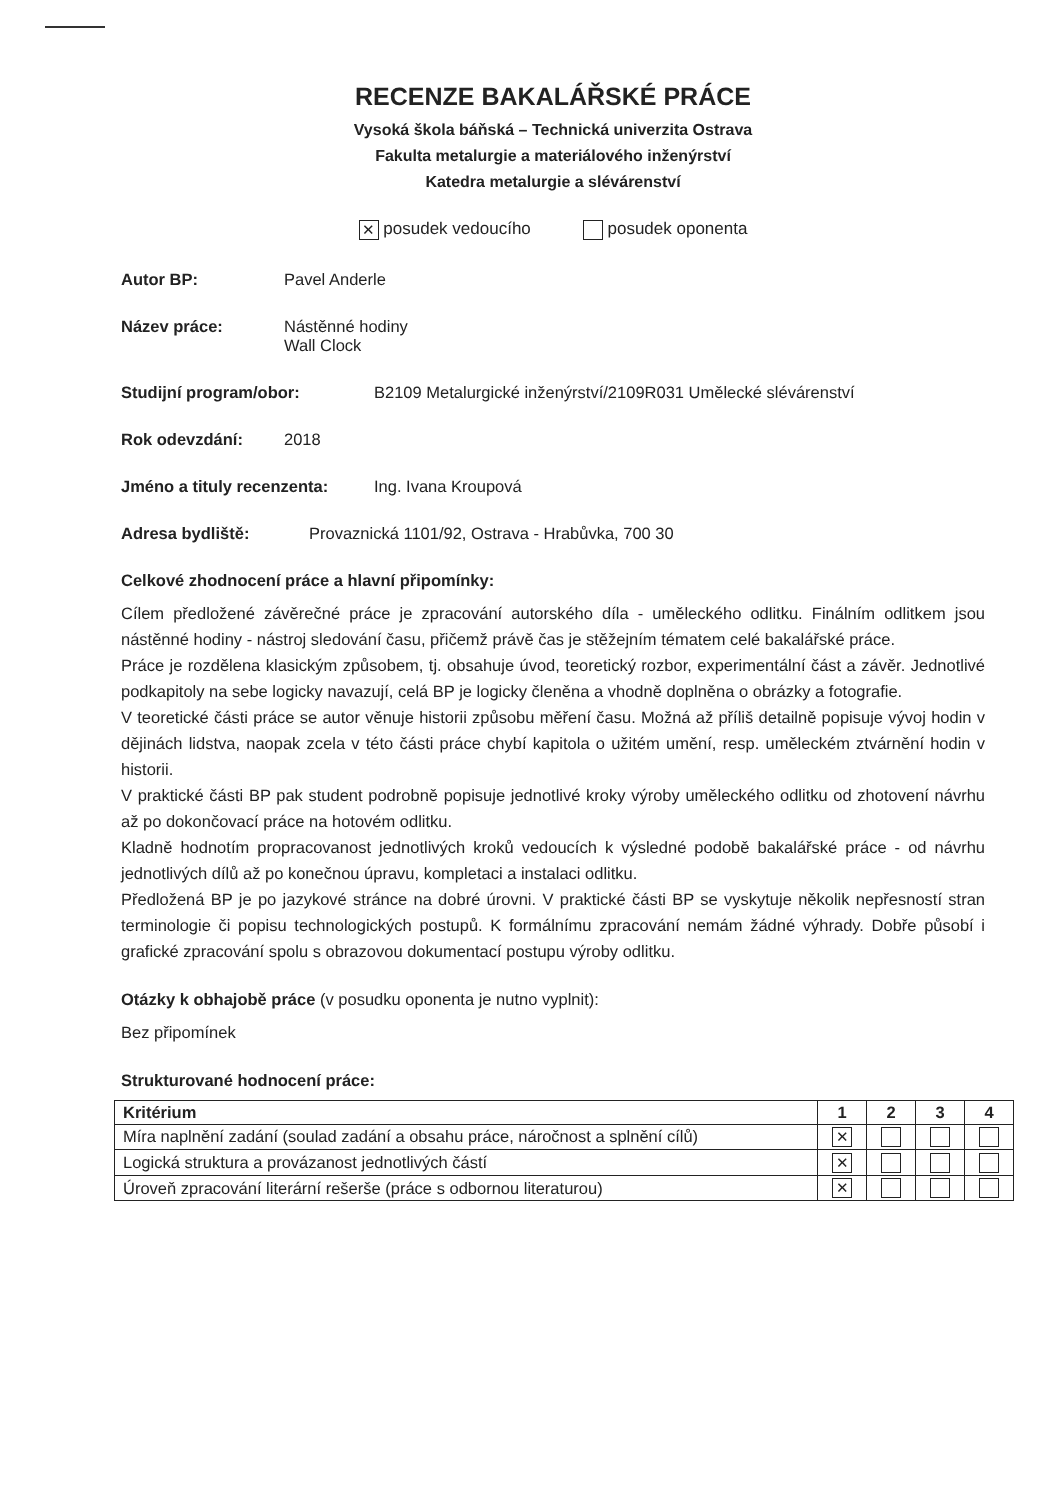RECENZE BAKALÁŘSKÉ PRÁCE
Vysoká škola báňská – Technická univerzita Ostrava
Fakulta metalurgie a materiálového inženýrství
Katedra metalurgie a slévárenství
✕ posudek vedoucího posudek oponenta
Autor BP: Pavel Anderle
Název práce: Nástěnné hodiny
Wall Clock
Studijní program/obor: B2109 Metalurgické inženýrství/2109R031 Umělecké slévárenství
Rok odevzdání: 2018
Jméno a tituly recenzenta: Ing. Ivana Kroupová
Adresa bydliště: Provaznická 1101/92, Ostrava - Hrabůvka, 700 30
Celkové zhodnocení práce a hlavní připomínky:
Cílem předložené závěrečné práce je zpracování autorského díla - uměleckého odlitku. Finálním odlitkem jsou nástěnné hodiny - nástroj sledování času, přičemž právě čas je stěžejním tématem celé bakalářské práce.
Práce je rozdělena klasickým způsobem, tj. obsahuje úvod, teoretický rozbor, experimentální část a závěr. Jednotlivé podkapitoly na sebe logicky navazují, celá BP je logicky členěna a vhodně doplněna o obrázky a fotografie.
V teoretické části práce se autor věnuje historii způsobu měření času. Možná až příliš detailně popisuje vývoj hodin v dějinách lidstva, naopak zcela v této části práce chybí kapitola o užitém umění, resp. uměleckém ztvárnění hodin v historii.
V praktické části BP pak student podrobně popisuje jednotlivé kroky výroby uměleckého odlitku od zhotovení návrhu až po dokončovací práce na hotovém odlitku.
Kladně hodnotím propracovanost jednotlivých kroků vedoucích k výsledné podobě bakalářské práce - od návrhu jednotlivých dílů až po konečnou úpravu, kompletaci a instalaci odlitku.
Předložená BP je po jazykové stránce na dobré úrovni. V praktické části BP se vyskytuje několik nepřesností stran terminologie či popisu technologických postupů. K formálnímu zpracování nemám žádné výhrady. Dobře působí i grafické zpracování spolu s obrazovou dokumentací postupu výroby odlitku.
Otázky k obhajobě práce (v posudku oponenta je nutno vyplnit):
Bez připomínek
Strukturované hodnocení práce:
| Kritérium | 1 | 2 | 3 | 4 |
| --- | --- | --- | --- | --- |
| Míra naplnění zadání (soulad zadání a obsahu práce, náročnost a splnění cílů) | ✕ | | | |
| Logická struktura a provázanost jednotlivých částí | ✕ | | | |
| Úroveň zpracování literární rešerše (práce s odbornou literaturou) | ✕ | | | |